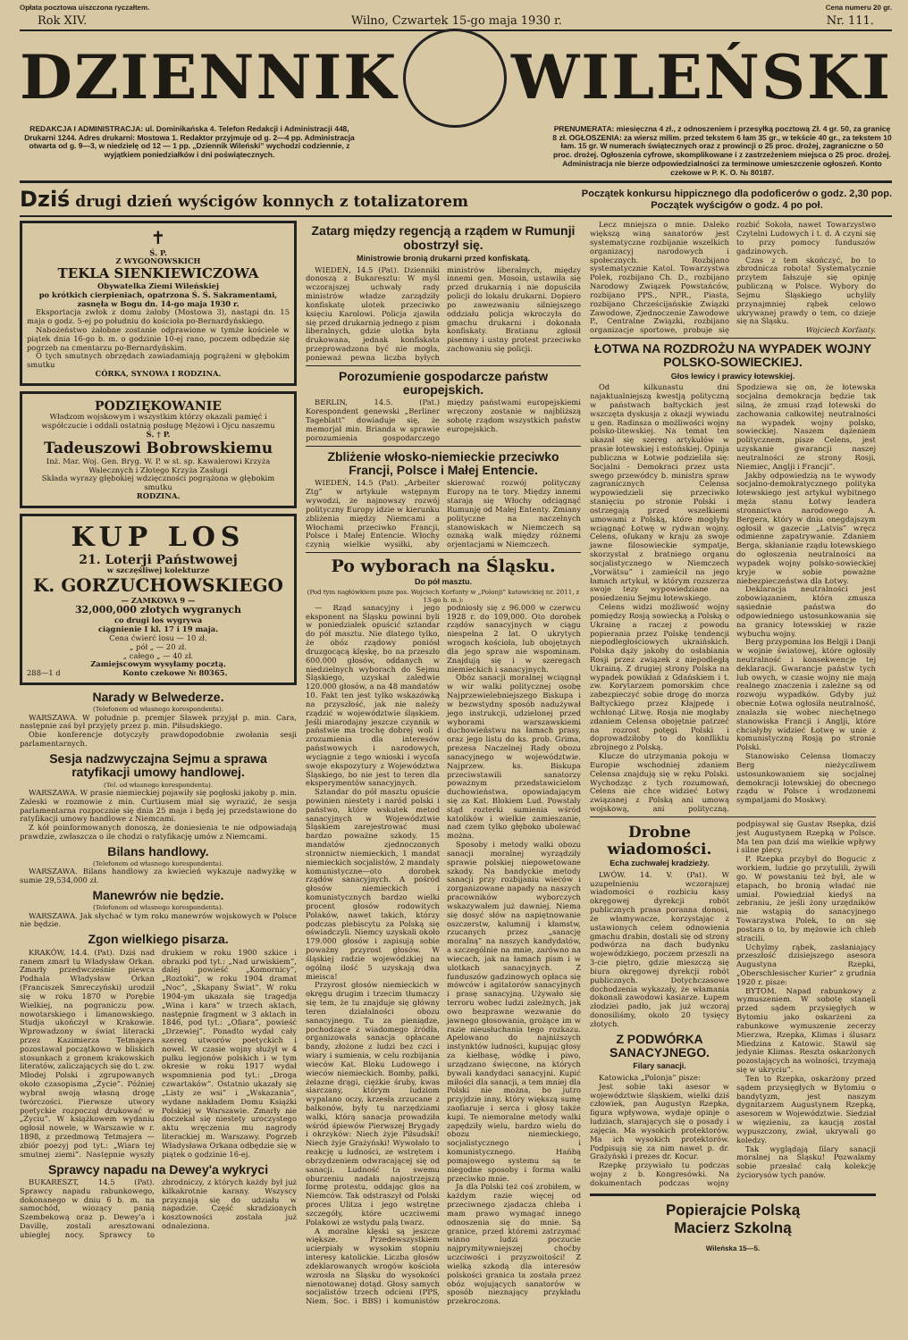Opłata pocztowa uiszczona ryczałtem. Cena numeru 20 gr.
Rok XIV. Wilno, Czwartek 15-go maja 1930 r. Nr. 111.
DZIENNIK WILEŃSKI
REDAKCJA I ADMINISTRACJA: ul. Dominikańska 4. Telefon Redakcji i Administracji 448, Drukarni 1244. Adres drukarni: Mostowa 1. Redaktor przyjmuje od g. 2—4 pp. Administracja otwarta od g. 9—3, w niedzielę od 12 — 1 pp. „Dziennik Wileński” wychodzi codziennie, z wyjątkiem poniedziałków i dni poświątecznych.
PRENUMERATA: miesięczna 4 zł., z odnoszeniem i przesyłką pocztową Zł. 4 gr. 50, za granicę 8 zł. OGŁOSZENIA: za wiersz milim. przed tekstem 6 łam 35 gr., w tekście 40 gr., za tekstem 10 łam. 15 gr. W numerach świątecznych oraz z prowincji o 25 proc. drożej, zagraniczne o 50 proc. drożej. Ogłoszenia cyfrowe, skomplikowane i z zastrzeżeniem miejsca o 25 proc. drożej. Administracja nie bierze odpowiedzialności za terminowe umieszczenie ogłoszeń. Konto czekowe w P. K. O. № 80187.
Dziś drugi dzień wyścigów konnych z totalizatorem
Początek konkursu hippicznego dla podoficerów o godz. 2,30 pop.
Początek wyścigów o godz. 4 po poł.
✝
Ś. P.
Z WYGONOWSKICH
TEKLA SIENKIEWICZOWA
Obywatelka Ziemi Wileńskiej
po krótkich cierpieniach, opatrzona Ś. Ś. Sakramentami, zasnęła w Bogu dn. 14-go maja 1930 r.
Eksportacja zwłok z domu żałoby (Mostowa 3), nastąpi dn. 15 maja o godz. 5-ej po południu do kościoła po-Bernardyńskiego.
Nabożeństwo żałobne zostanie odprawione w tymże kościele w piątek dnia 16-go b. m. o godzinie 10-ej rano, poczem odbędzie się pogrzeb na cmentarzu po-Bernardyńskim.
O tych smutnych obrzędach zawiadamiają pogrążeni w głębokim smutku
CÓRKA, SYNOWA I RODZINA.
PODZIĘKOWANIE
Władzom wojskowym i wszystkim którzy okazali pamięć i współczucie i oddali ostatnią posługę Mężowi i Ojcu naszemu
Ś. † P.
Tadeuszowi Bobrowskiemu
Inż. Mar. Woj. Gen. Bryg. W. P. w st. sp. Kawalerowi Krzyża Walecznych i Złotego Krzyża Zasługi
Składa wyrazy głębokiej wdzięczności pogrążona w głębokim smutku
RODZINA.
KUP LOS
21. Loterji Państwowej
w szczęśliwej kolekturze
K. GORZUCHOWSKIEGO
— ZAMKOWA 9 —
32,000,000 złotych wygranych
co drugi los wygrywa
ciągnienie I kl. 17 i 19 maja.
Cena ćwierć losu — 10 zł.
„ pół „ — 20 zł.
„ całego „ — 40 zł.
Zamiejscowym wysyłamy pocztą.
288—1 d Konto czekowe № 80365.
Narady w Belwederze.
(Telefonem od własnego korespondenta).
WARSZAWA. W południe p. premjer Sławek przyjął p. min. Cara, następnie zaś był przyjęty przez p. min. Piłsudskiego.
Obie konferencje dotyczyły prawdopodobnie zwołania sesji parlamentarnych.
Sesja nadzwyczajna Sejmu a sprawa ratyfikacji umowy handlowej.
(Tel. od własnego korespondenta).
WARSZAWA. W prasie niemieckiej pojawiły się pogłoski jakoby p. min. Zaleski w rozmowie z min. Curtiusem miał się wyrazić, że sesja parlamentarna rozpocznie się dnia 25 maja i będą jej przedstawione do ratyfikacji umowy handlowe z Niemcami.
Z kół poinformowanych donoszą, że doniesienia te nie odpowiadają prawdzie, zwłaszcza o ile chodzi o ratyfikację umów z Niemcami.
Bilans handlowy.
(Telefonem od własnego korespondenta).
WARSZAWA. Bilans handlowy za kwiecień wykazuje nadwyżkę w sumie 29,534,000 zł.
Manewrów nie będzie.
(Telefonem od własnego korespondenta).
WARSZAWA. Jak słychać w tym roku manewrów wojskowych w Polsce nie będzie.
Zgon wielkiego pisarza.
KRAKÓW, 14.4. (Pat). Dziś nad ranem zmarł tu Władysław Orkan. Zmarły przedwcześnie piewca Podhala Władysław Orkan (Franciszek Smreczyński) urodził się w roku 1870 w Porębie Wielkiej, na pograniczu pow. nowotarskiego i limanowskiego. Studja ukończył w Krakowie. Wprowadzony w świat literacki przez Kazimierza Tetmajera pozostawał początkowo w bliskich stosunkach z gronem krakowskich literatów, zaliczających się do t. zw. Młodej Polski i zgrupowanych około czasopisma „Życie”. Później wybrał swoją własną drogę twórczości. Pierwsze utwory poetyckie rozpoczął drukować w „Życiu”. W książkowem wydaniu ogłosił nowele, w Warszawie w r. 1898, z przedmową Tetmajera — zbiór poezyj pod tyt.: „Wiara tej smutnej ziemi”. Następnie wyszły drukiem w roku 1900 szkice i obrazki pod tyt.: „Nad urwiskiem”, dalej powieść „Komornicy”, „Roztoki”, w roku 1904 dramat „Noc”, „Skapany Świat”. W roku 1904-ym ukazała się tragedja „Wina i kara” w trzech aktach, następnie fragment w 3 aktach in 1846, pod tyt.: „Ofiara”, powieść „Drzewiej”. Ponadto wydał cały szereg utworów poetyckich i nowel. W czasie wojny służył w 4 pułku legjonów polskich i w tym okresie w roku 1917 wydał wspomnienia pod tyt.: „Droga czwartaków”. Ostatnio ukazały się „Listy ze wsi” i „Wskazania”, wydane nakładem Domu Książki Polskiej w Warszawie. Zmarły nie doczekał się niestety uroczystego aktu wręczenia mu nagrody literackiej m. Warszawy. Pogrzeb Władysława Orkana odbędzie się w piątek o godzinie 16-ej.
Sprawcy napadu na Dewey'a wykryci
BUKARESZT, 14.5 (Pat). Sprawcy napadu rabunkowego, dokonanego w dniu 6 b. m. na samochód, wiozący panią Szembekową oraz p. Dewey'a i Davillę, zostali aresztowani ubiegłej nocy. Sprawcy to zbrodniczy, z których każdy był już kilkakrotnie karany. Wszyscy przyznają się do udziału w napadzie. Część skradzionych kosztowności została już odnaleziona.
Zatarg między regencją a rządem w Rumunji obostrzył się.
Ministrowie bronią drukarni przed konfiskatą.
WIEDEŃ, 14.5 (Pat). Dzienniki donoszą z Bukaresztu: W myśl wczorajszej uchwały rady ministrów władze zarządziły konfiskatę ulotek przeciwko księciu Karolowi. Policja zjawiła się przed drukarnią jednego z pism liberalnych, gdzie ulotka była drukowana, jednak konfiskata przeprowadzona być nie mogła, ponieważ pewna liczba byłych ministrów liberalnych, między innemi gen. Mosoin, ustawiła się przed drukarnią i nie dopuściła policji do lokalu drukarni. Dopiero po zawezwaniu silniejszego oddziału policja wkroczyła do gmachu drukarni i dokonała konfiskaty. Bratianu zgłosił pisemny i ustny protest przeciwko zachowaniu się policji.
Porozumienie gospodarcze państw europejskich.
BERLIN, 14.5. (Pat.) Korespondent genewski „Berliner Tageblatt” dowiaduje się, że memorjał min. Brianda w sprawie porozumienia gospodarczego między państwami europejskiemi wręczony zostanie w najbliższą sobotę rządom wszystkich państw europejskich.
Zbliżenie włosko-niemieckie przeciwko Francji, Polsce i Małej Entencie.
WIEDEŃ, 14.5 (Pat). „Arbeiter Ztg” w artykule wstępnym wywodzi, że najnowszy rozwój polityczny Europy idzie w kierunku zbliżenia między Niemcami a Włochami przeciwko Francji, Polsce i Małej Entencie. Włochy czynią wielkie wysiłki, aby skierować rozwój polityczny Europy na te tory. Między innemi starają się Włochy odciągnąć Rumunję od Małej Ententy. Zmiany polityczne na naczelnych stanowiskach w Niemczech są oznaką walk między różnemi orjentacjami w Niemczech.
Po wyborach na Śląsku.
Do pół masztu.
(Pod tym nagłówkiem pisze pos. Wojciech Korfanty w „Polonji” katowickiej nr. 2011, z 13-go b. m.):
— Rząd sanacyjny i jego eksponent na Śląsku powinni byli w poniedziałek opuścić sztandar do pół masztu. Nie dlatego tylko, że obóz rządowy poniósł druzgocącą klęskę, bo na przeszło 600.000 głosów, oddanych w niedzielnych wyborach do Sejmu Śląskiego, uzyskał zaledwie 120.000 głosów, a na 48 mandatów 10. Fakt ten jest tylko wskazówką na przyszłość, jak nie należy rządzić w województwie śląskiem. Jeśli miarodajny jeszcze czynnik w państwie ma trochę dobrej woli i zrozumienia dla interesów państwowych i narodowych, wyciągnie z tego wnioski i wycofa swoje ekspozytury z Województwa Śląskiego, bo nie jest to teren dla eksperymentów sanacyjnych.
Sztandar do pół masztu opuście powinien niestety i naród polski i państwo, które wskutek metod sanacyjnych w Województwie Śląskiem zarejestrować musi bardzo poważne szkody. 15 mandatów zjednoczonych stronnictw niemieckich, 1 mandat niemieckich socjalistów, 2 mandaty komunistyczne—oto dorobek rządów sanacyjnych. A pośród głosów niemieckich i komunistycznych bardzo wielki procent głosów rodowitych Polaków, nawet takich, którzy podczas plebiscytu za Polską się oświadczyli. Niemcy uzyskali około 179.000 głosów i zapisują sobie poważny przyrost głosów. W śląskiej radzie wojewódzkiej na ogólną ilość 5 uzyskają dwa mieisca!
Przyrost głosów niemieckich w okręgu drugim i trzecim tłumaczy się tem, że tu znajduje się główny teren działalności obozu sanacyjnego. Tu za pieniądze, pochodzące z wiadomego źródła, organizowała sanacja opłacane bandy, złożone z ludzi bez czci i wiary i sumienia, w celu rozbijania wieców Kat. Bloku Ludowego i wieców niemieckich. Bomby, pałki, żelazne drągi, ciężkie śruby, kwas siarczany, którym ludziom wypalano oczy, krzesła zrzucane z balkonów, były tu narzędziami walki, którą sanacja prowadziła wśród śpiewów Pierwszej Brygady i okrzyków: Niech żyje Piłsudski! Niech żyje Grażyński! Wywołało to reakcję u ludności, ze wstrętem i obrzydzeniem odwracającej się od sanacji. Ludność ta swemu oburzeniu nadała najostrzejszą formę protestu, oddając głos na Niemców. Tak odstraszył od Polski proces Ulitza i jego wstrętne szczegóły, które uczciwemi Polakowi ze wstydu palą twarz.
A moralne klęski są jeszcze większe. Przedewszystkiem ucierpiały w wysokim stopniu interesy katolickie. Liczba głosów zdeklarowanych wrogów kościoła wzrosła na Śląsku do wysokości nienotowanej dotąd. Głosy samych socjalistów trzech odcieni (PPS, Niem. Soc. i BBS) i komunistów podniosły się z 96.000 w czerwcu 1928 r. do 109,000. Oto dorobek rządów sanacyjnych w ciągu niespełna 2 lat. O ukrytych wrogach kościoła, lub obojętnych dla jego spraw nie wspominam. Znajdują się i w szeregach niemieckich i sanacyjnych.
Obóz sanacji moralnej wciągnął w wir walki politycznej osobę Najprzewielebniejszego Biskupa i w bezwstydny sposób nadużywał jego instrukcji, udzielonej przed wyborami warszawskiemi duchowieństwu na łamach prasy, oraz jego listu do ks. prob. Grima, prezesa Naczelnej Rady obozu sanacyjnego w województwie. Najprzew. ks. Biskupa przeciwstawili sanatorzy poważnym przedstawicielom duchowieństwa, opowiadającym się za Kat. Blokiem Lud. Powstały stąd rozterki sumienia wśród katolików i wielkie zamieszanie, nad czem tylko głęboko ubolewać można.
Sposoby i metody walki obozu sanacji moralnej wyrządziły sprawie polskiej niepowetowane szkody. Na bandyckie metody sanacji przy rozbijaniu wieców i zorganizowane napady na naszych pracowników wyborczych wskazywałem już dawniej. Niema się dosyć słów na napiętnowanie oszczerstw, kalumnij i kłamstw, rzucanych przez „sanację moralną” na naszych kandydatów, a szczególnie na mnie, zarówno na wiecach, jak na łamach pism i w ulotkach sanacyjnych. Z funduszów gadzinowych opłaca się mówców i agitatorów sanacyjnych i prasę sanacyjną. Używało się terroru wobec ludzi zależnych, jak owo bezprawne wezwanie do jawnego głosowania, grożące im w razie nieusłuchania tego rozkazu. Apelowano do najniższych instynktów ludności, kupując głosy za kiełbasę, wódkę i piwo, urządzano święcone, na których bywali kandydaci sanacyjni. Kupić miłości dla sanacji, a tem mniej dla Polski nie można, bo jutro przyjdzie inny, który większą sumę zaofiaruje i serca i głosy także kupi. Te niemoralne metody walki zapędziły wielu, bardzo wielu do obozu niemieckiego, socjalistycznego i komunistycznego. Hańbą pomajowego systemu są te niegodne sposoby i forma walki przeciwko mnie.
Ja dla Polski też coś zrobiłem, w każdym razie więcej od przeciwnego zjadacza chleba i mam prawo wymagać innego odnoszenia się do mnie. Są granice, przed któremi zatrzymać winno ludzi poczucie najprymitywniejszej choćby uczciwości i przyzwoitości! Z wielką szkodą dla interesów polskości granica ta została przez obóz wojujących sanatorów w sposób nieznający przykładu przekroczona.
Lecz mniejsza o mnie. Daleko większą winą sanatorów jest systematyczne rozbijanie wszelkich organizacyj narodowych i społecznych. Rozbijano systematycznie Katol. Towarzystwa Polek, rozbijano Ch. D., rozbijano Narodowy Związek Powstańców, rozbijano PPS., NPR., Piasta, rozbijano Chrześcijańskie Związki Zawodowe, Zjednoczenie Zawodowe P., Centralne Związki, rozbijano organizacje sportowe, probuje się rozbić Sokoła, nawet Towarzystwo Czytelni Ludowych i t. d. A czyni się to przy pomocy funduszów gadzinowych.
Czas z tem skończyć, bo to zbrodnicza robota! Systematycznie przytem fałszuje się opinję publiczną w Polsce. Wybory do Sejmu Śląskiego uchyliły przynajmniej rąbek celowo ukrywanej prawdy o tem, co dzieje się na Śląsku.
Wojciech Korfanty.
ŁOTWA NA ROZDROŻU NA WYPADEK WOJNY POLSKO-SOWIECKIEJ.
Głos lewicy i prawicy łotewskiej.
Od kilkunastu dni najaktualniejszą kwestją polityczną w państwach bałtyckich jest wszczęta dyskusja z okazji wywiadu u gen. Radinsza o możliwości wojny polsko-litewskiej. Na temat ten ukazał się szereg artykułów w prasie łotewskiej i estońskiej. Opinja publiczna w Łotwie podzieliła się: Socjalni - Demokraci przez usta swego przewódcy b. ministra spraw zagranicznych Celensa wypowiedzieli się przeciwko stanięciu po stronie Polski i ostrzegają przed wszelkiemi umowami z Polską, które mogłyby wciągnąć Łotwę w rydwan wojny. Celens, ofukany w kraju za swoje jawne filosowieckie sympatje, skorzystał z bratniego organu socjalistycznego w Niemczech „Vorwätsu” i zamieścił na jego łamach artykuł, w którym rozszerza swoje tezy wypowiedziane na posiedzeniu Sejmu łotewskiego.
Celens widzi możliwość wojny pomiędzy Rosją sowiecką a Polską o Ukrainę a raczej z powodu popierania przez Polskę tendencji niepodległościowych ukraińskich. Polska dąży jakoby do osłabiania Rosji przez związek z niepodległą Ukrainą. Z drugiej strony Polska na wypadek powikłań z Gdańskiem i t. zw. Korytarzem pomorskim chce zabezpieczyć sobie drogę do morza Bałtyckiego przez Kłajpedę i wchłonąć Litwę. Rosja nie mogłaby zdaniem Celensa obojętnie patrzeć na rozrost potęgi Polski i doprowadziłoby to do konfliktu zbrojnego z Polską.
Klucze do utrzymania pokoju w Europie wschodniej zdaniem Celensa znajdują się w ręku Polski. Wychodząc z tych rozumowań, Celens nie chce widzieć Łotwy związanej z Polską ani umową wojskową, ani polityczną. Spodziewa się on, że łotewska socjalna demokracja będzie tak silną, że zmusi rząd łotewski do zachowania całkowitej neutralności na wypadek wojny polsko, sowieckiej. Naszem dążeniem politycznem, pisze Celens, jest uzyskanie gwarancji naszej neutralności ze strony Rosji, Niemiec, Anglji i Francji”.
Jakby odpowiedzią na te wywody socjalno-demokratycznego polityka łotewskiego jest artykuł wybitnego męża stanu Łotwy leadera stronnictwa narodowego A. Bergera, który w dniu onegdajszym ogłosił w gazecie „Latvis” wręcz odmienne zapatrywanie. Zdaniem Berga, skłanianie rządu łotewskiego do ogłoszenia neutralności na wypadek wojny polsko-sowieckiej kryje w sobie poważne niebezpieczeństwa dla Łotwy.
Deklaracja neutralności jest zobowiązaniem, która zmusza sąsiednie państwa do odpowiedniego ustosunkowania się na granicy łotewskiej w razie wybuchu wojny.
Berg przypomina los Belgji i Danji w wojnie światowej, które ogłosiły neutralność i konsekwencje tej deklaracji. Gwarancje państw tych lub owych, w czasie wojny nie mają realnego znaczenia i zależne są od rozwoju wypadków. Gdyby już obecnie Łotwa ogłosiła neutralność, znalazła się wobec niechętnego stanowiska Francji i Anglji, które chciałyby widzieć Łotwę w unie z komunistyczną Rosją po stronie Polski.
Stanowisko Celensa tłomaczy Berg nieżyczliwem ustosunkowaniem się socjalnej demokracji łotewskiej do obecnego rządu w Polsce i wrodzonemi sympatjami do Moskwy.
Drobne wiadomości.
Echa zuchwałej kradzieży.
LWÓW. 14. V. (Pat). W uzupełnieniu wczorajszej wiadomości o rozbiciu kasy okręgowej dyrekcji robót publicznych prasa poranna donosi, że włamywacze, korzystając z ustawionych celem odnowienia gmachu drabin, dostali się od strony podwórza na dach budynku wojewódzkiego, poczem przeszli na 3-cie piętro, gdzie mieszczą się biura okręgowej dyrekcji robót publicznych. Dotychczasowe dochodzenia wykazały, że włamania dokonali zawodowi kasiarze. Łupem złodziei padło, jak już wczoraj donosiliśmy, około 20 tysięcy złotych.
Z PODWÓRKA SANACYJNEGO.
Filary sanacji.
Katowicka „Polonja” pisze:
Jest sobie taki asesor w województwie śląskiem, wielki dziś człowiek, pan Augustyn Rzepka, figura wpływowa, wydaje opinje o ludziach, starających się o posady i zajęcia. Ma wysokich protektorów. Ma ich wysokich protektorów. Podpisują się za nim nawet p. dr. Grażyński i prezes dr. Kocur.
Rzepkę przywiało tu podczas wojny z b. Kongresówki. Na dokumentach podczas wojny podpisywał się Gustav Rsepka, dziś jest Augustynem Rzepką w Polsce. Ma ten pan dziś ma wielkie wpływy i silne plecy.
P. Rzepka przybył do Bogucic z workiem, ludzie go przytulili, żywili go. W powstaniu też był, ale w etapach, bo bronią władać nie umiał. Powiedział kiedyś na zebraniu, że jeśli żony urzędników nie wstąpią do sanacyjnego Towarzystwa Polek, to on się postara o to, by mężowie ich chleb stracili.
Uchylmy rąbek, zasłaniający przeszłość dzisiejszego asesora Augustyna Rzepki, „Oberschlesischer Kurier” z grudnia 1920 r. pisze:
BYTOM. Napad rabunkowy z wymuszeniem. W sobotę stanęli przed sądem przysięgłych w Bytomiu jako oskarżeni za rabunkowe wymuszenie zecerzy Mierzwa, Rzepka, Klimas i ślusarz Miedzina z Katowic. Stawił się jedynie Klimas. Reszta oskarżonych pozostających na wolności, trzymają się w ukryciu”.
Ten to Rzepka, oskarżony przed sądem przysięgłych w Bytomiu o bandytyzm, jest naszym dygnitarzem Augustynem Rzepką, asesorem w Województwie. Siedział w więzieniu, za kaucją został wypuszczony, zwiał, ukrywali go koledzy.
Tak wyglądają filary sanacji moralnej na Śląsku! Pozwalamy sobie przesłać całą kolekcję życiorysów tych panów.
Popierajcie Polską
Macierz Szkolną
Wileńska 15—5.